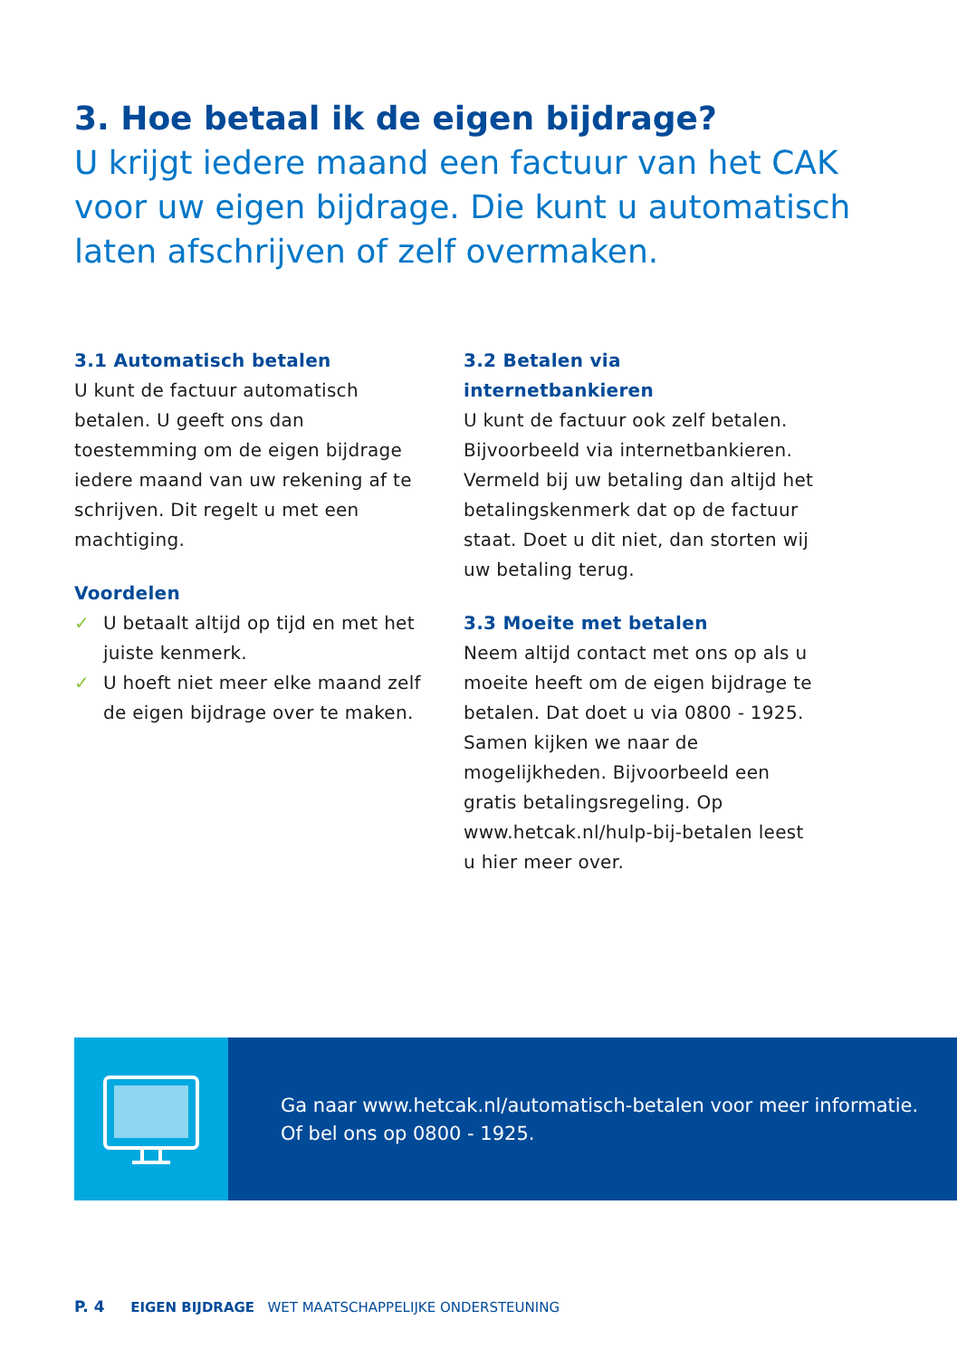3. Hoe betaal ik de eigen bijdrage?
U krijgt iedere maand een factuur van het CAK voor uw eigen bijdrage. Die kunt u automatisch laten afschrijven of zelf overmaken.
3.1 Automatisch betalen
U kunt de factuur automatisch betalen. U geeft ons dan toestemming om de eigen bijdrage iedere maand van uw rekening af te schrijven. Dit regelt u met een machtiging.
Voordelen
✓ U betaalt altijd op tijd en met het juiste kenmerk.
✓ U hoeft niet meer elke maand zelf de eigen bijdrage over te maken.
3.2 Betalen via internetbankieren
U kunt de factuur ook zelf betalen. Bijvoorbeeld via internetbankieren. Vermeld bij uw betaling dan altijd het betalingskenmerk dat op de factuur staat. Doet u dit niet, dan storten wij uw betaling terug.
3.3 Moeite met betalen
Neem altijd contact met ons op als u moeite heeft om de eigen bijdrage te betalen. Dat doet u via 0800 - 1925. Samen kijken we naar de mogelijkheden. Bijvoorbeeld een gratis betalingsregeling. Op www.hetcak.nl/hulp-bij-betalen leest u hier meer over.
Ga naar www.hetcak.nl/automatisch-betalen voor meer informatie.
Of bel ons op 0800 - 1925.
P. 4 EIGEN BIJDRAGE WET MAATSCHAPPELIJKE ONDERSTEUNING